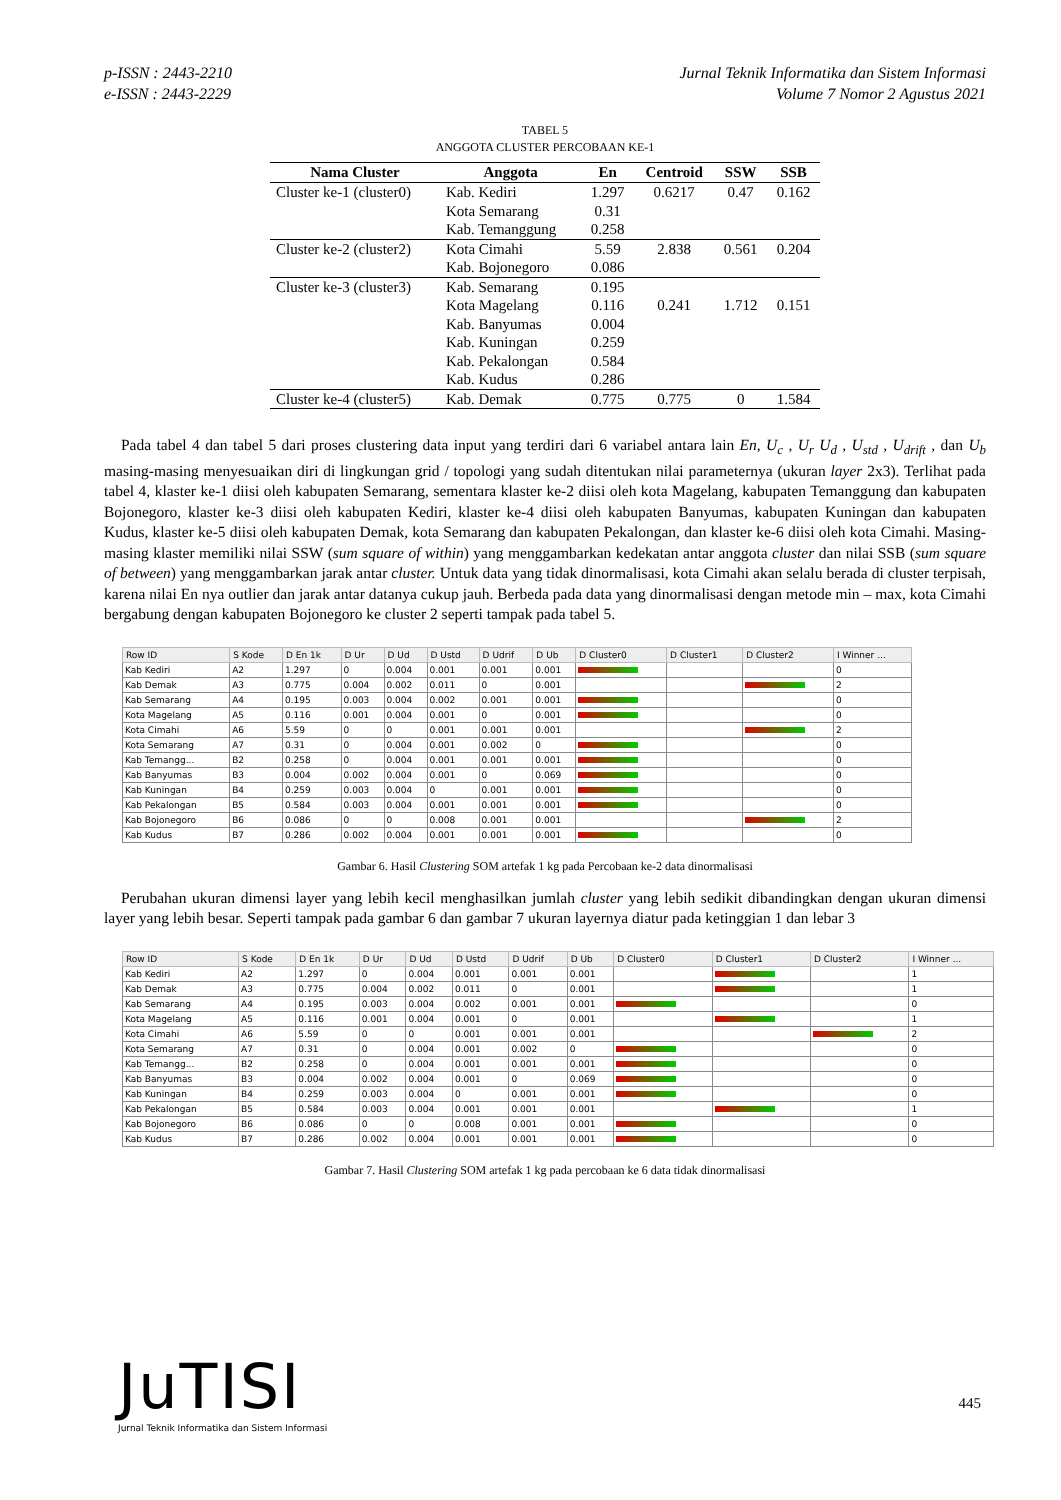p-ISSN : 2443-2210
e-ISSN : 2443-2229
Jurnal Teknik Informatika dan Sistem Informasi
Volume 7 Nomor 2 Agustus 2021
TABEL 5
ANGGOTA CLUSTER PERCOBAAN KE-1
| Nama Cluster | Anggota | En | Centroid | SSW | SSB |
| --- | --- | --- | --- | --- | --- |
| Cluster ke-1 (cluster0) | Kab. Kediri | 1.297 | 0.6217 | 0.47 | 0.162 |
| | Kota Semarang | 0.31 | | | |
| | Kab. Temanggung | 0.258 | | | |
| Cluster ke-2 (cluster2) | Kota Cimahi | 5.59 | 2.838 | 0.561 | 0.204 |
| | Kab. Bojonegoro | 0.086 | | | |
| Cluster ke-3 (cluster3) | Kab. Semarang | 0.195 | | | |
| | Kota Magelang | 0.116 | 0.241 | 1.712 | 0.151 |
| | Kab. Banyumas | 0.004 | | | |
| | Kab. Kuningan | 0.259 | | | |
| | Kab. Pekalongan | 0.584 | | | |
| | Kab. Kudus | 0.286 | | | |
| Cluster ke-4 (cluster5) | Kab. Demak | 0.775 | 0.775 | 0 | 1.584 |
Pada tabel 4 dan tabel 5 dari proses clustering data input yang terdiri dari 6 variabel antara lain En, U<sub>c</sub> , U<sub>r</sub> U<sub>d</sub> , U<sub>std</sub> , U<sub>drift</sub> , dan U<sub>b</sub> masing-masing menyesuaikan diri di lingkungan grid / topologi yang sudah ditentukan nilai parameternya (ukuran layer 2x3). Terlihat pada tabel 4, klaster ke-1 diisi oleh kabupaten Semarang, sementara klaster ke-2 diisi oleh kota Magelang, kabupaten Temanggung dan kabupaten Bojonegoro, klaster ke-3 diisi oleh kabupaten Kediri, klaster ke-4 diisi oleh kabupaten Banyumas, kabupaten Kuningan dan kabupaten Kudus, klaster ke-5 diisi oleh kabupaten Demak, kota Semarang dan kabupaten Pekalongan, dan klaster ke-6 diisi oleh kota Cimahi. Masing-masing klaster memiliki nilai SSW (sum square of within) yang menggambarkan kedekatan antar anggota cluster dan nilai SSB (sum square of between) yang menggambarkan jarak antar cluster. Untuk data yang tidak dinormalisasi, kota Cimahi akan selalu berada di cluster terpisah, karena nilai En nya outlier dan jarak antar datanya cukup jauh. Berbeda pada data yang dinormalisasi dengan metode min – max, kota Cimahi bergabung dengan kabupaten Bojonegoro ke cluster 2 seperti tampak pada tabel 5.
| Row ID | S Kode | D En 1k | D Ur | D Ud | D Ustd | D Udrif | D Ub | D Cluster0 | D Cluster1 | D Cluster2 | I Winner ... |
| --- | --- | --- | --- | --- | --- | --- | --- | --- | --- | --- | --- |
| Kab Kediri | A2 | 1.297 | 0 | 0.004 | 0.001 | 0.001 | 0.001 | | | | 0 |
| Kab Demak | A3 | 0.775 | 0.004 | 0.002 | 0.011 | 0 | 0.001 | | | | 2 |
| Kab Semarang | A4 | 0.195 | 0.003 | 0.004 | 0.002 | 0.001 | 0.001 | | | | 0 |
| Kota Magelang | A5 | 0.116 | 0.001 | 0.004 | 0.001 | 0 | 0.001 | | | | 0 |
| Kota Cimahi | A6 | 5.59 | 0 | 0 | 0.001 | 0.001 | 0.001 | | | | 2 |
| Kota Semarang | A7 | 0.31 | 0 | 0.004 | 0.001 | 0.002 | 0 | | | | 0 |
| Kab Temangg... | B2 | 0.258 | 0 | 0.004 | 0.001 | 0.001 | 0.001 | | | | 0 |
| Kab Banyumas | B3 | 0.004 | 0.002 | 0.004 | 0.001 | 0 | 0.069 | | | | 0 |
| Kab Kuningan | B4 | 0.259 | 0.003 | 0.004 | 0 | 0.001 | 0.001 | | | | 0 |
| Kab Pekalongan | B5 | 0.584 | 0.003 | 0.004 | 0.001 | 0.001 | 0.001 | | | | 0 |
| Kab Bojonegoro | B6 | 0.086 | 0 | 0 | 0.008 | 0.001 | 0.001 | | | | 2 |
| Kab Kudus | B7 | 0.286 | 0.002 | 0.004 | 0.001 | 0.001 | 0.001 | | | | 0 |
Gambar 6. Hasil Clustering SOM artefak 1 kg pada Percobaan ke-2 data dinormalisasi
Perubahan ukuran dimensi layer yang lebih kecil menghasilkan jumlah cluster yang lebih sedikit dibandingkan dengan ukuran dimensi layer yang lebih besar. Seperti tampak pada gambar 6 dan gambar 7 ukuran layernya diatur pada ketinggian 1 dan lebar 3
| Row ID | S Kode | D En 1k | D Ur | D Ud | D Ustd | D Udrif | D Ub | D Cluster0 | D Cluster1 | D Cluster2 | I Winner ... |
| --- | --- | --- | --- | --- | --- | --- | --- | --- | --- | --- | --- |
| Kab Kediri | A2 | 1.297 | 0 | 0.004 | 0.001 | 0.001 | 0.001 | | | | 1 |
| Kab Demak | A3 | 0.775 | 0.004 | 0.002 | 0.011 | 0 | 0.001 | | | | 1 |
| Kab Semarang | A4 | 0.195 | 0.003 | 0.004 | 0.002 | 0.001 | 0.001 | | | | 0 |
| Kota Magelang | A5 | 0.116 | 0.001 | 0.004 | 0.001 | 0 | 0.001 | | | | 1 |
| Kota Cimahi | A6 | 5.59 | 0 | 0 | 0.001 | 0.001 | 0.001 | | | | 2 |
| Kota Semarang | A7 | 0.31 | 0 | 0.004 | 0.001 | 0.002 | 0 | | | | 0 |
| Kab Temangg... | B2 | 0.258 | 0 | 0.004 | 0.001 | 0.001 | 0.001 | | | | 0 |
| Kab Banyumas | B3 | 0.004 | 0.002 | 0.004 | 0.001 | 0 | 0.069 | | | | 0 |
| Kab Kuningan | B4 | 0.259 | 0.003 | 0.004 | 0 | 0.001 | 0.001 | | | | 0 |
| Kab Pekalongan | B5 | 0.584 | 0.003 | 0.004 | 0.001 | 0.001 | 0.001 | | | | 1 |
| Kab Bojonegoro | B6 | 0.086 | 0 | 0 | 0.008 | 0.001 | 0.001 | | | | 0 |
| Kab Kudus | B7 | 0.286 | 0.002 | 0.004 | 0.001 | 0.001 | 0.001 | | | | 0 |
Gambar 7. Hasil Clustering SOM artefak 1 kg pada percobaan ke 6 data tidak dinormalisasi
JuTISI
Jurnal Teknik Informatika dan Sistem Informasi
445